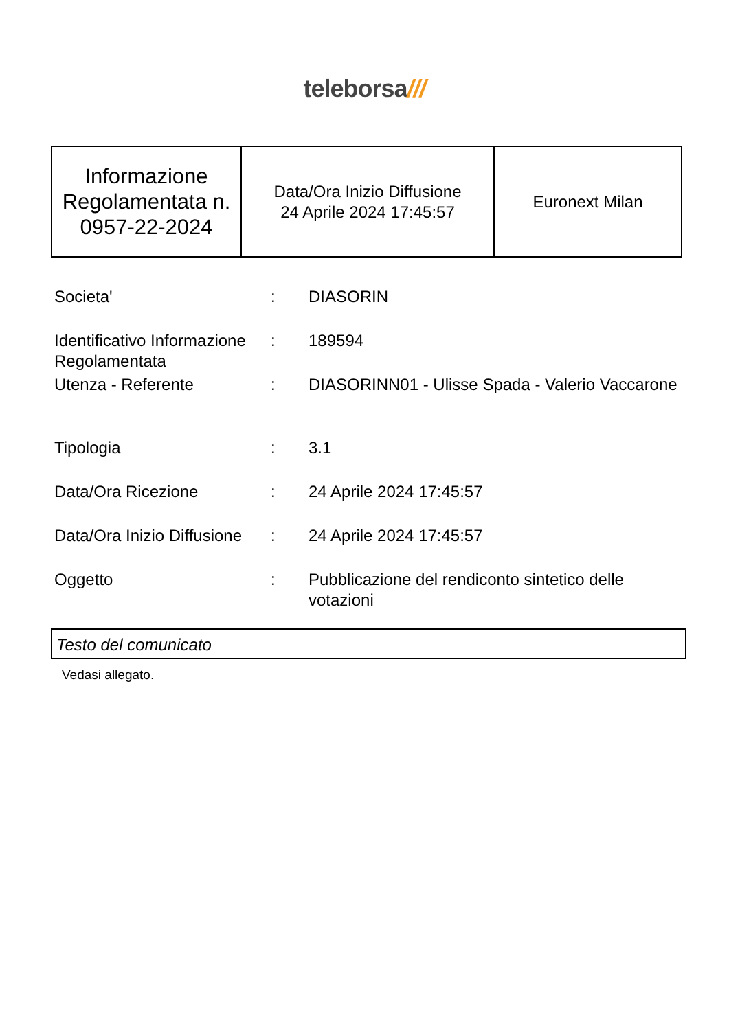teleborsa///
| Informazione Regolamentata n. 0957-22-2024 | Data/Ora Inizio Diffusione 24 Aprile 2024 17:45:57 | Euronext Milan |
| Societa' | : | DIASORIN |
| Identificativo Informazione Regolamentata | : | 189594 |
| Utenza - Referente | : | DIASORINN01 - Ulisse Spada - Valerio Vaccarone |
| Tipologia | : | 3.1 |
| Data/Ora Ricezione | : | 24 Aprile 2024 17:45:57 |
| Data/Ora Inizio Diffusione | : | 24 Aprile 2024 17:45:57 |
| Oggetto | : | Pubblicazione del rendiconto sintetico delle votazioni |
Testo del comunicato
Vedasi allegato.